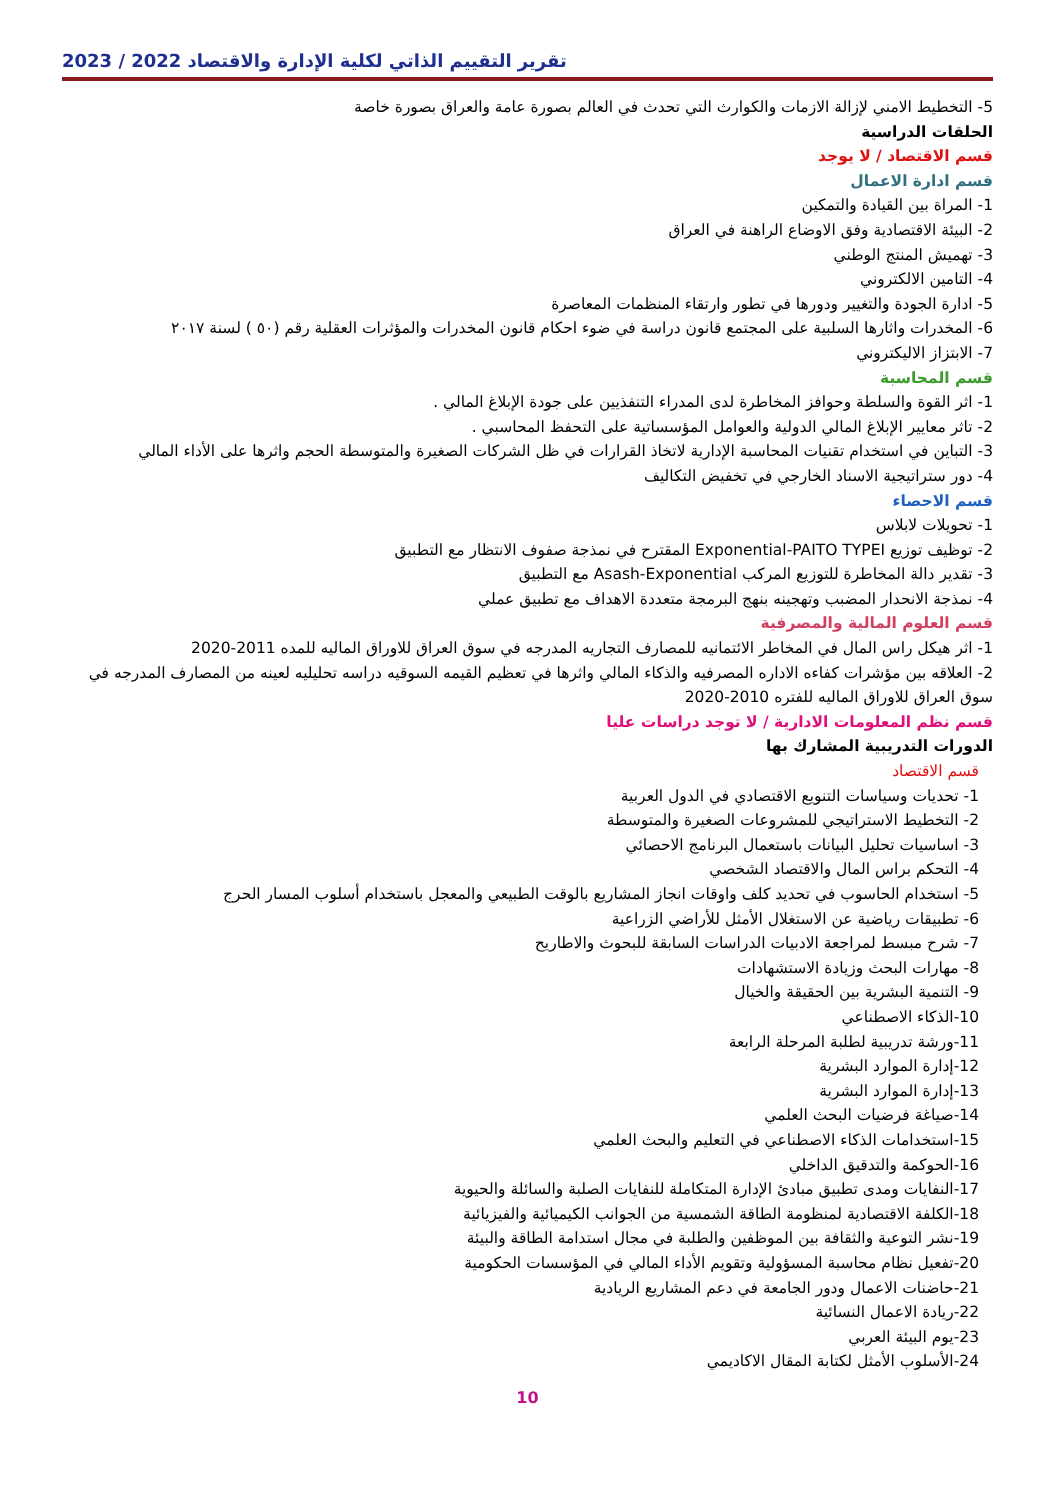تقرير التقييم الذاتي لكلية الإدارة والاقتصاد 2022 / 2023
5- التخطيط الامني لإزالة الازمات والكوارث التي تحدث في العالم بصورة عامة والعراق بصورة خاصة
الحلقات الدراسية
قسم الاقتصاد / لا يوجد
قسم ادارة الاعمال
1- المراة بين القيادة والتمكين
2- البيئة الاقتصادية وفق الاوضاع الراهنة في العراق
3- تهميش المنتج الوطني
4- التامين الالكتروني
5- ادارة الجودة والتغيير ودورها في تطور وارتقاء المنظمات المعاصرة
6- المخدرات واثارها السلبية على المجتمع قانون دراسة في ضوء احكام قانون المخدرات والمؤثرات العقلية رقم (٥٠ ) لسنة ٢٠١٧
7- الابتزاز الاليكتروني
قسم المحاسبة
1- اثر القوة والسلطة وحوافز المخاطرة لدى المدراء التنفذيين على جودة الإبلاغ المالي .
2- تاثر معايير الإبلاغ المالي الدولية والعوامل المؤسساتية على التحفظ المحاسبي .
3- التباين في استخدام تقنيات المحاسبة الإدارية لاتخاذ القرارات في ظل الشركات الصغيرة والمتوسطة الحجم واثرها على الأداء المالي
4- دور ستراتيجية الاسناد الخارجي في تخفيض التكاليف
قسم الاحصاء
1- تحويلات لابلاس
2- توظيف توزيع Exponential-PAITO TYPEI المقترح في نمذجة صفوف الانتظار مع التطبيق
3- تقدير دالة المخاطرة للتوزيع المركب Asash-Exponential مع التطبيق
4- نمذجة الانحدار المضبب وتهجينه بنهج البرمجة متعددة الاهداف مع تطبيق عملي
قسم العلوم المالية والمصرفية
1- اثر هيكل راس المال في المخاطر الائتمانيه للمصارف التجاريه المدرجه في سوق العراق للاوراق الماليه للمده 2011-2020
2- العلاقه بين مؤشرات كفاءه الاداره المصرفيه والذكاء المالي واثرها في تعظيم القيمه السوقيه دراسه تحليليه لعينه من المصارف المدرجه في سوق العراق للاوراق الماليه للفتره 2010-2020
قسم نظم المعلومات الادارية / لا توجد دراسات عليا
الدورات التدريبية المشارك بها
قسم الاقتصاد
1- تحديات وسياسات التنويع الاقتصادي في الدول العربية
2- التخطيط الاستراتيجي للمشروعات الصغيرة والمتوسطة
3- اساسيات تحليل البيانات باستعمال البرنامج الاحصائي
4- التحكم براس المال والاقتصاد الشخصي
5- استخدام الحاسوب في تحديد كلف واوقات انجاز المشاريع بالوقت الطبيعي والمعجل باستخدام أسلوب المسار الحرج
6- تطبيقات رياضية عن الاستغلال الأمثل للأراضي الزراعية
7- شرح مبسط لمراجعة الادبيات الدراسات السابقة للبحوث والاطاريح
8- مهارات البحث وزيادة الاستشهادات
9- التنمية البشرية بين الحقيقة والخيال
10-الذكاء الاصطناعي
11-ورشة تدريبية لطلبة المرحلة الرابعة
12-إدارة الموارد البشرية
13-إدارة الموارد البشرية
14-صياغة فرضيات البحث العلمي
15-استخدامات الذكاء الاصطناعي في التعليم والبحث العلمي
16-الحوكمة والتدقيق الداخلي
17-النفايات ومدى تطبيق مبادئ الإدارة المتكاملة للنفايات الصلبة والسائلة والحيوية
18-الكلفة الاقتصادية لمنظومة الطاقة الشمسية من الجوانب الكيميائية والفيزيائية
19-نشر التوعية والثقافة بين الموظفين والطلبة في مجال استدامة الطاقة والبيئة
20-تفعيل نظام محاسبة المسؤولية وتقويم الأداء المالي في المؤسسات الحكومية
21-حاضنات الاعمال ودور الجامعة في دعم المشاريع الريادية
22-ريادة الاعمال النسائية
23-يوم البيئة العربي
24-الأسلوب الأمثل لكتابة المقال الاكاديمي
10